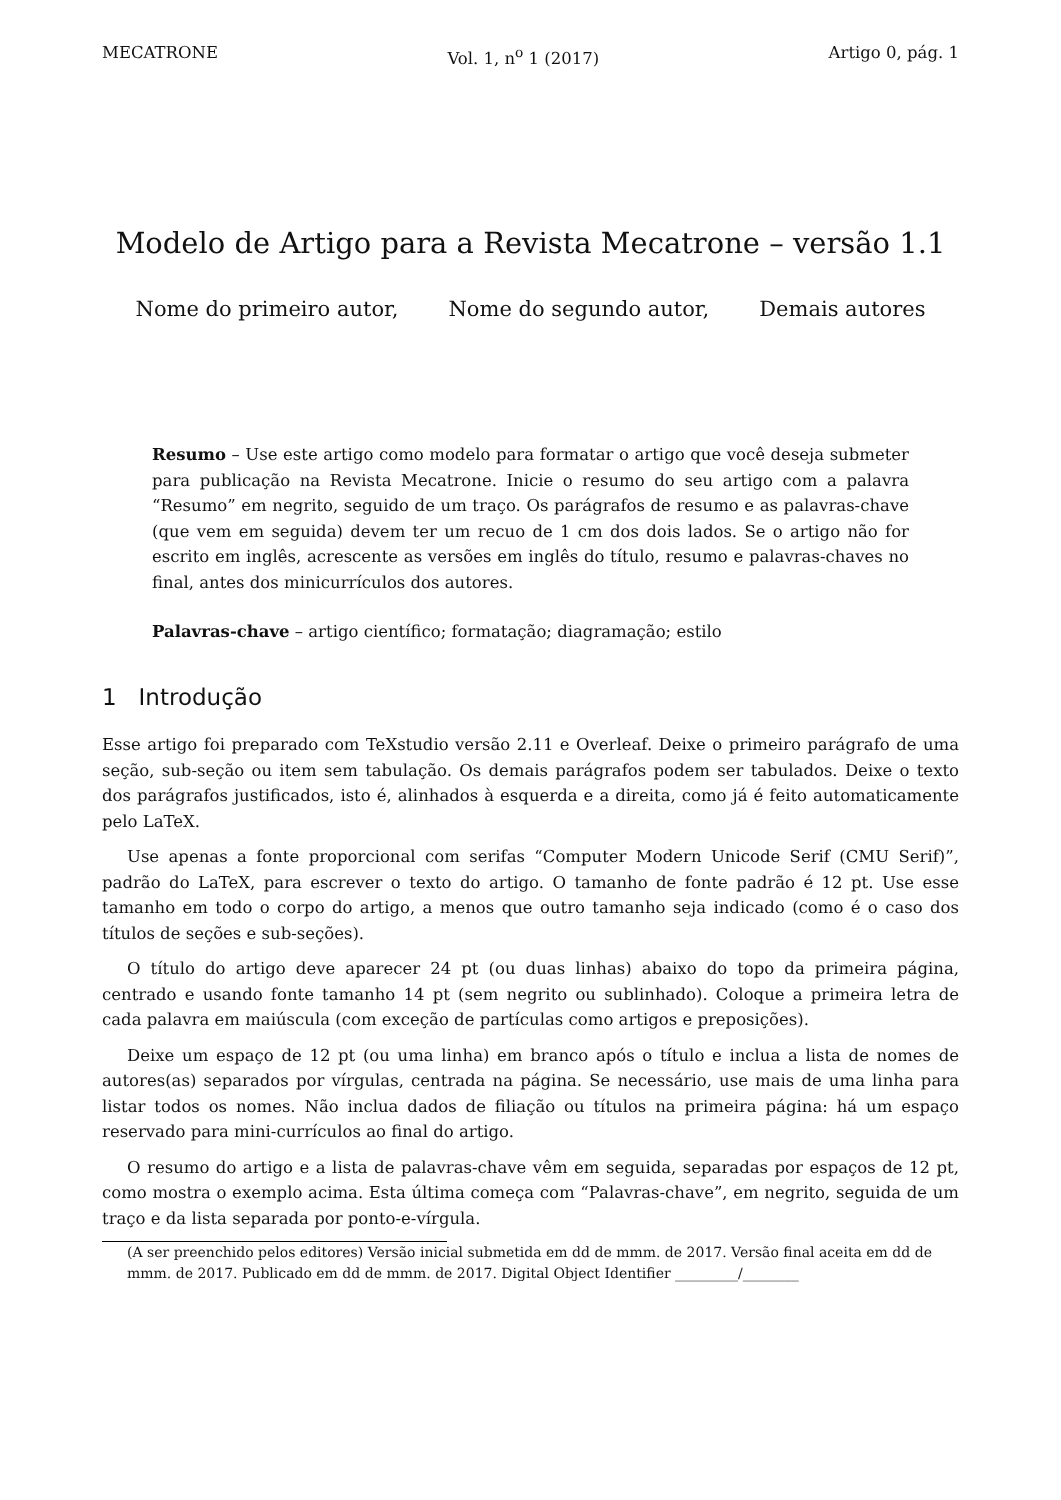MECATRONE Vol. 1, n<sup>o</sup> 1 (2017) Artigo 0, pág. 1
Modelo de Artigo para a Revista Mecatrone – versão 1.1
Nome do primeiro autor, Nome do segundo autor, Demais autores
Resumo – Use este artigo como modelo para formatar o artigo que você deseja submeter para publicação na Revista Mecatrone. Inicie o resumo do seu artigo com a palavra “Resumo” em negrito, seguido de um traço. Os parágrafos de resumo e as palavras-chave (que vem em seguida) devem ter um recuo de 1 cm dos dois lados. Se o artigo não for escrito em inglês, acrescente as versões em inglês do título, resumo e palavras-chaves no final, antes dos minicurrículos dos autores.
Palavras-chave – artigo científico; formatação; diagramação; estilo
1 Introdução
Esse artigo foi preparado com TeXstudio versão 2.11 e Overleaf. Deixe o primeiro parágrafo de uma seção, sub-seção ou item sem tabulação. Os demais parágrafos podem ser tabulados. Deixe o texto dos parágrafos justificados, isto é, alinhados à esquerda e a direita, como já é feito automaticamente pelo LaTeX.
Use apenas a fonte proporcional com serifas “Computer Modern Unicode Serif (CMU Serif)”, padrão do LaTeX, para escrever o texto do artigo. O tamanho de fonte padrão é 12 pt. Use esse tamanho em todo o corpo do artigo, a menos que outro tamanho seja indicado (como é o caso dos títulos de seções e sub-seções).
O título do artigo deve aparecer 24 pt (ou duas linhas) abaixo do topo da primeira página, centrado e usando fonte tamanho 14 pt (sem negrito ou sublinhado). Coloque a primeira letra de cada palavra em maiúscula (com exceção de partículas como artigos e preposições).
Deixe um espaço de 12 pt (ou uma linha) em branco após o título e inclua a lista de nomes de autores(as) separados por vírgulas, centrada na página. Se necessário, use mais de uma linha para listar todos os nomes. Não inclua dados de filiação ou títulos na primeira página: há um espaço reservado para mini-currículos ao final do artigo.
O resumo do artigo e a lista de palavras-chave vêm em seguida, separadas por espaços de 12 pt, como mostra o exemplo acima. Esta última começa com “Palavras-chave”, em negrito, seguida de um traço e da lista separada por ponto-e-vírgula.
(A ser preenchido pelos editores) Versão inicial submetida em dd de mmm. de 2017. Versão final aceita em dd de mmm. de 2017. Publicado em dd de mmm. de 2017. Digital Object Identifier _________/________